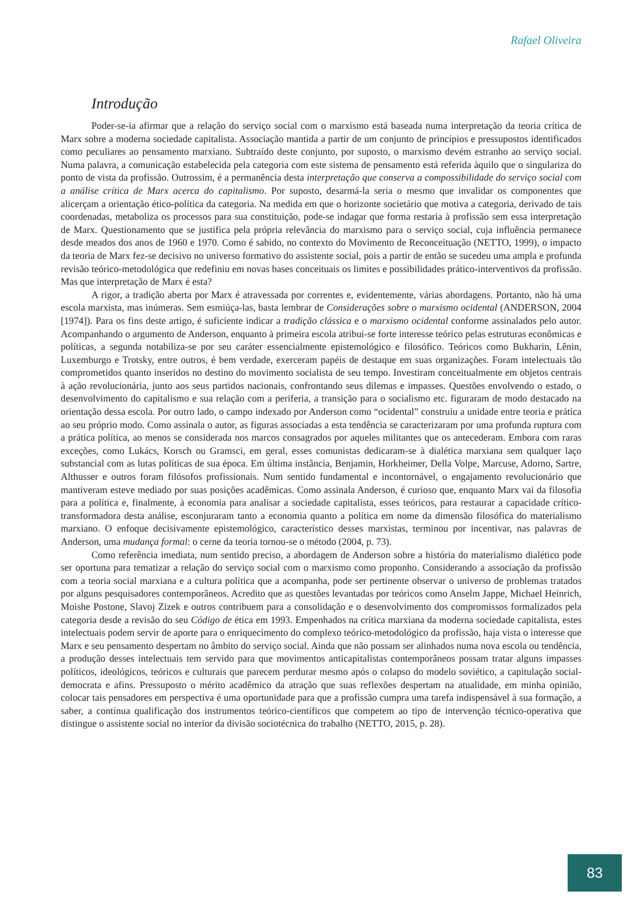Rafael Oliveira
Introdução
Poder-se-ia afirmar que a relação do serviço social com o marxismo está baseada numa interpretação da teoria crítica de Marx sobre a moderna sociedade capitalista. Associação mantida a partir de um conjunto de princípios e pressupostos identificados como peculiares ao pensamento marxiano. Subtraído deste conjunto, por suposto, o marxismo devém estranho ao serviço social. Numa palavra, a comunicação estabelecida pela categoria com este sistema de pensamento está referida àquilo que o singulariza do ponto de vista da profissão. Outrossim, é a permanência desta interpretação que conserva a compossibilidade do serviço social com a análise crítica de Marx acerca do capitalismo. Por suposto, desarmá-la seria o mesmo que invalidar os componentes que alicerçam a orientação ético-política da categoria. Na medida em que o horizonte societário que motiva a categoria, derivado de tais coordenadas, metaboliza os processos para sua constituição, pode-se indagar que forma restaria à profissão sem essa interpretação de Marx. Questionamento que se justifica pela própria relevância do marxismo para o serviço social, cuja influência permanece desde meados dos anos de 1960 e 1970. Como é sabido, no contexto do Movimento de Reconceituação (NETTO, 1999), o impacto da teoria de Marx fez-se decisivo no universo formativo do assistente social, pois a partir de então se sucedeu uma ampla e profunda revisão teórico-metodológica que redefiniu em novas bases conceituais os limites e possibilidades prático-interventivos da profissão. Mas que interpretação de Marx é esta?
A rigor, a tradição aberta por Marx é atravessada por correntes e, evidentemente, várias abordagens. Portanto, não há uma escola marxista, mas inúmeras. Sem esmiúça-las, basta lembrar de Considerações sobre o marxismo ocidental (ANDERSON, 2004 [1974]). Para os fins deste artigo, é suficiente indicar a tradição clássica e o marxismo ocidental conforme assinalados pelo autor. Acompanhando o argumento de Anderson, enquanto à primeira escola atribui-se forte interesse teórico pelas estruturas econômicas e políticas, a segunda notabiliza-se por seu caráter essencialmente epistemológico e filosófico. Teóricos como Bukharin, Lênin, Luxemburgo e Trotsky, entre outros, é bem verdade, exerceram papéis de destaque em suas organizações. Foram intelectuais tão comprometidos quanto inseridos no destino do movimento socialista de seu tempo. Investiram conceitualmente em objetos centrais à ação revolucionária, junto aos seus partidos nacionais, confrontando seus dilemas e impasses. Questões envolvendo o estado, o desenvolvimento do capitalismo e sua relação com a periferia, a transição para o socialismo etc. figuraram de modo destacado na orientação dessa escola. Por outro lado, o campo indexado por Anderson como “ocidental” construiu a unidade entre teoria e prática ao seu próprio modo. Como assinala o autor, as figuras associadas a esta tendência se caracterizaram por uma profunda ruptura com a prática política, ao menos se considerada nos marcos consagrados por aqueles militantes que os antecederam. Embora com raras exceções, como Lukács, Korsch ou Gramsci, em geral, esses comunistas dedicaram-se à dialética marxiana sem qualquer laço substancial com as lutas políticas de sua época. Em última instância, Benjamin, Horkheimer, Della Volpe, Marcuse, Adorno, Sartre, Althusser e outros foram filósofos profissionais. Num sentido fundamental e incontornável, o engajamento revolucionário que mantiveram esteve mediado por suas posições acadêmicas. Como assinala Anderson, é curioso que, enquanto Marx vai da filosofia para a política e, finalmente, à economia para analisar a sociedade capitalista, esses teóricos, para restaurar a capacidade crítico-transformadora desta análise, esconjuraram tanto a economia quanto a política em nome da dimensão filosófica do materialismo marxiano. O enfoque decisivamente epistemológico, característico desses marxistas, terminou por incentivar, nas palavras de Anderson, uma mudança formal: o cerne da teoria tornou-se o método (2004, p. 73).
Como referência imediata, num sentido preciso, a abordagem de Anderson sobre a história do materialismo dialético pode ser oportuna para tematizar a relação do serviço social com o marxismo como proponho. Considerando a associação da profissão com a teoria social marxiana e a cultura política que a acompanha, pode ser pertinente observar o universo de problemas tratados por alguns pesquisadores contemporâneos. Acredito que as questões levantadas por teóricos como Anselm Jappe, Michael Heinrich, Moishe Postone, Slavoj Zizek e outros contribuem para a consolidação e o desenvolvimento dos compromissos formalizados pela categoria desde a revisão do seu Código de ética em 1993. Empenhados na crítica marxiana da moderna sociedade capitalista, estes intelectuais podem servir de aporte para o enriquecimento do complexo teórico-metodológico da profissão, haja vista o interesse que Marx e seu pensamento despertam no âmbito do serviço social. Ainda que não possam ser alinhados numa nova escola ou tendência, a produção desses intelectuais tem servido para que movimentos anticapitalistas contemporâneos possam tratar alguns impasses políticos, ideológicos, teóricos e culturais que parecem perdurar mesmo após o colapso do modelo soviético, a capitulação social-democrata e afins. Pressuposto o mérito acadêmico da atração que suas reflexões despertam na atualidade, em minha opinião, colocar tais pensadores em perspectiva é uma oportunidade para que a profissão cumpra uma tarefa indispensável à sua formação, a saber, a contínua qualificação dos instrumentos teórico-científicos que competem ao tipo de intervenção técnico-operativa que distingue o assistente social no interior da divisão sociotécnica do trabalho (NETTO, 2015, p. 28).
83